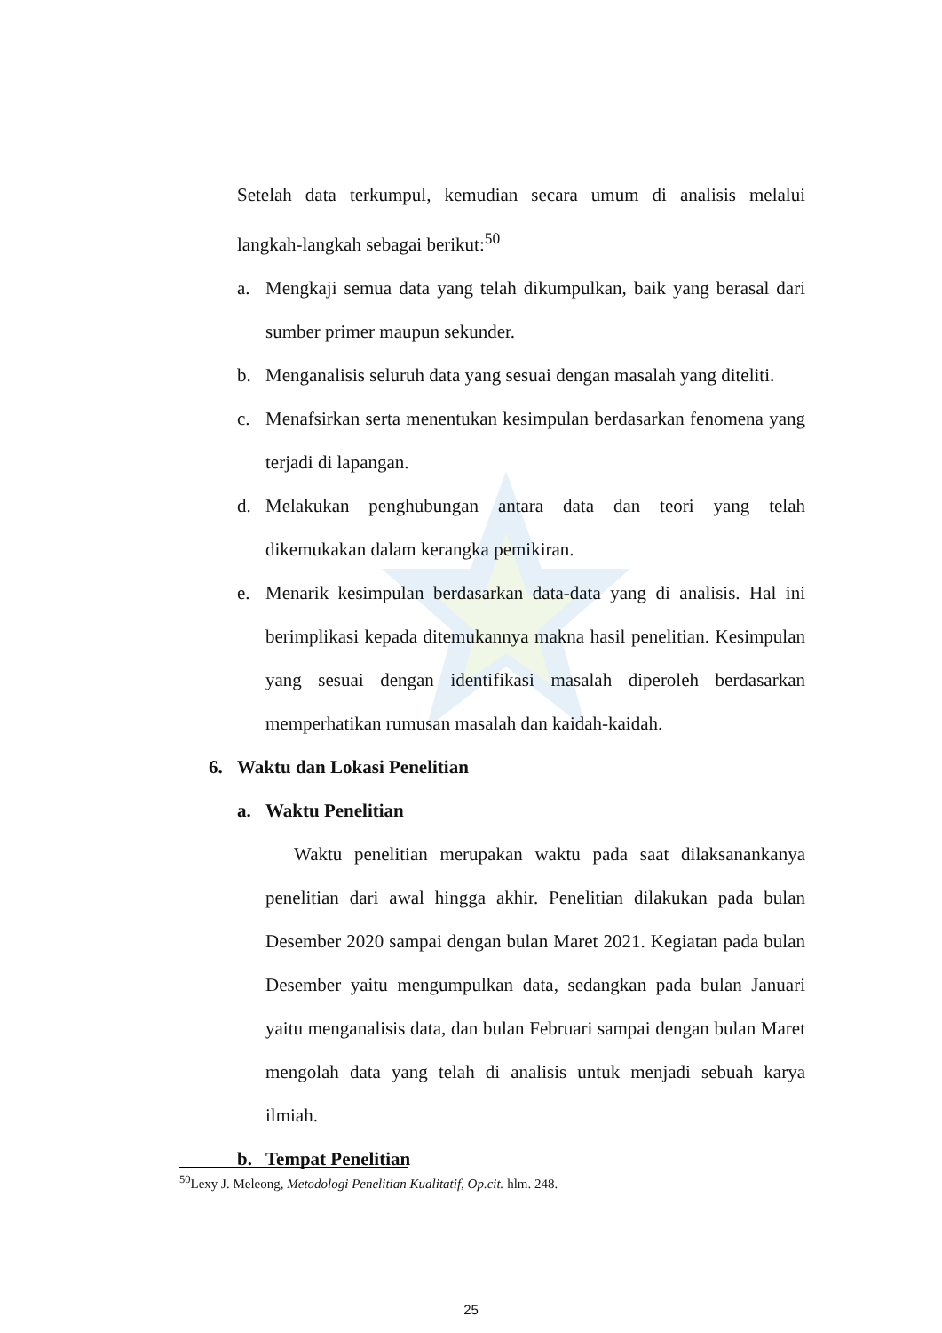Setelah data terkumpul, kemudian secara umum di analisis melalui langkah-langkah sebagai berikut:<sup>50</sup>
a. Mengkaji semua data yang telah dikumpulkan, baik yang berasal dari sumber primer maupun sekunder.
b. Menganalisis seluruh data yang sesuai dengan masalah yang diteliti.
c. Menafsirkan serta menentukan kesimpulan berdasarkan fenomena yang terjadi di lapangan.
d. Melakukan penghubungan antara data dan teori yang telah dikemukakan dalam kerangka pemikiran.
e. Menarik kesimpulan berdasarkan data-data yang di analisis. Hal ini berimplikasi kepada ditemukannya makna hasil penelitian. Kesimpulan yang sesuai dengan identifikasi masalah diperoleh berdasarkan memperhatikan rumusan masalah dan kaidah-kaidah.
6. Waktu dan Lokasi Penelitian
a. Waktu Penelitian
Waktu penelitian merupakan waktu pada saat dilaksanankanya penelitian dari awal hingga akhir. Penelitian dilakukan pada bulan Desember 2020 sampai dengan bulan Maret 2021. Kegiatan pada bulan Desember yaitu mengumpulkan data, sedangkan pada bulan Januari yaitu menganalisis data, dan bulan Februari sampai dengan bulan Maret mengolah data yang telah di analisis untuk menjadi sebuah karya ilmiah.
b. Tempat Penelitian
<sup>50</sup> Lexy J. Meleong, Metodologi Penelitian Kualitatif, Op.cit. hlm. 248.
25